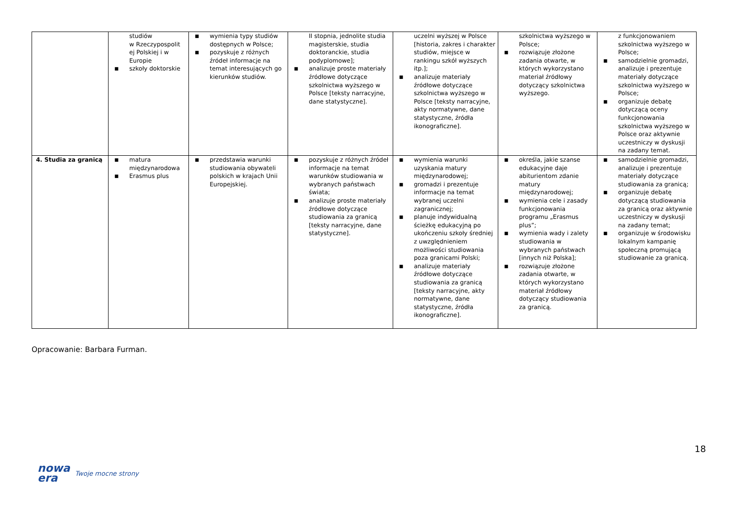| | studiów w Rzeczypospolit ej Polskiej i w Europie ■ szkoły doktorskie | ■ wymienia typy studiów dostępnych w Polsce; ■ pozyskuje z różnych źródeł informacje na temat interesujących go kierunków studiów. | II stopnia, jednolite studia magisterskie, studia doktoranckie, studia podyplomowe]; ■ analizuje proste materiały źródłowe dotyczące szkolnictwa wyższego w Polsce [teksty narracyjne, dane statystyczne]. | uczelni wyższej w Polsce [historia, zakres i charakter studiów, miejsce w rankingu szkół wyższych itp.]; ■ analizuje materiały źródłowe dotyczące szkolnictwa wyższego w Polsce [teksty narracyjne, akty normatywne, dane statystyczne, źródła ikonograficzne]. | szkolnictwa wyższego w Polsce; ■ rozwiązuje złożone zadania otwarte, w których wykorzystano materiał źródłowy dotyczący szkolnictwa wyższego. | z funkcjonowaniem szkolnictwa wyższego w Polsce; ■ samodzielnie gromadzi, analizuje i prezentuje materiały dotyczące szkolnictwa wyższego w Polsce; ■ organizuje debatę dotyczącą oceny funkcjonowania szkolnictwa wyższego w Polsce oraz aktywnie uczestniczy w dyskusji na zadany temat. |
| 4. Studia za granicą | ■ matura międzynarodowa ■ Erasmus plus | ■ przedstawia warunki studiowania obywateli polskich w krajach Unii Europejskiej. | ■ pozyskuje z różnych źródeł informacje na temat warunków studiowania w wybranych państwach świata; ■ analizuje proste materiały źródłowe dotyczące studiowania za granicą [teksty narracyjne, dane statystyczne]. | ■ wymienia warunki uzyskania matury międzynarodowej; ■ gromadzi i prezentuje informacje na temat wybranej uczelni zagranicznej; ■ planuje indywidualną ścieżkę edukacyjną po ukończeniu szkoły średniej z uwzględnieniem możliwości studiowania poza granicami Polski; ■ analizuje materiały źródłowe dotyczące studiowania za granicą [teksty narracyjne, akty normatywne, dane statystyczne, źródła ikonograficzne]. | ■ określa, jakie szanse edukacyjne daje abiturientom zdanie matury międzynarodowej; ■ wymienia cele i zasady funkcjonowania programu „Erasmus plus”; ■ wymienia wady i zalety studiowania w wybranych państwach [innych niż Polska]; ■ rozwiązuje złożone zadania otwarte, w których wykorzystano materiał źródłowy dotyczący studiowania za granicą. | ■ samodzielnie gromadzi, analizuje i prezentuje materiały dotyczące studiowania za granicą; ■ organizuje debatę dotyczącą studiowania za granicą oraz aktywnie uczestniczy w dyskusji na zadany temat; ■ organizuje w środowisku lokalnym kampanię społeczną promującą studiowanie za granicą. |
Opracowanie: Barbara Furman.
18
nowa
era
Twoje mocne strony